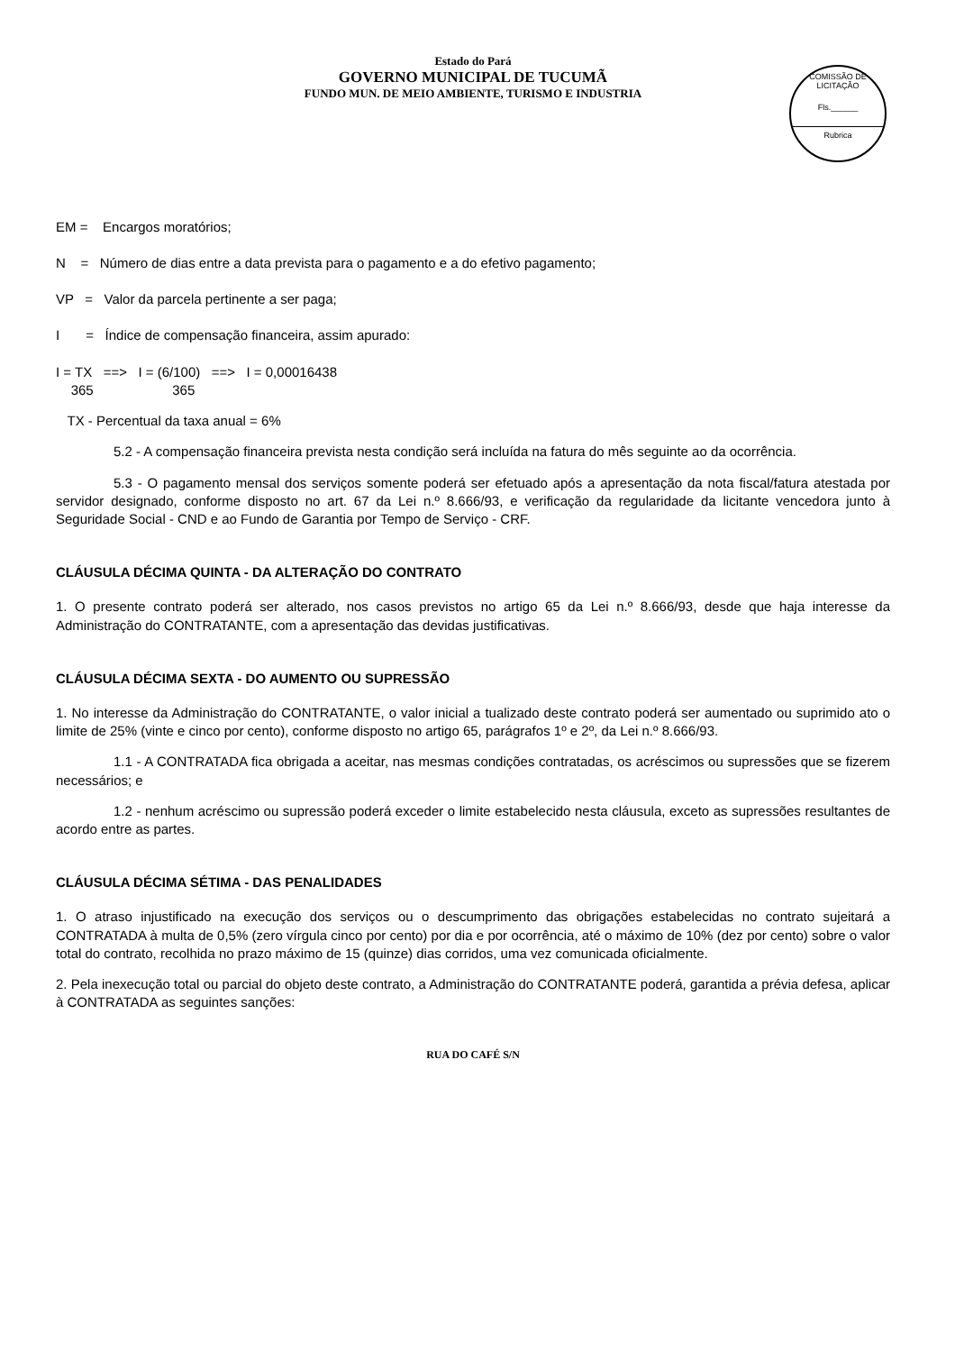Estado do Pará
GOVERNO MUNICIPAL DE TUCUMÃ
FUNDO MUN. DE MEIO AMBIENTE, TURISMO E INDUSTRIA
COMISSÃO DE LICITAÇÃO
Fls.______
Rubrica
EM = Encargos moratórios;
N = Número de dias entre a data prevista para o pagamento e a do efetivo pagamento;
VP = Valor da parcela pertinente a ser paga;
I = Índice de compensação financeira, assim apurado:
I = TX ==> I = (6/100) ==> I = 0,00016438
365 365
TX - Percentual da taxa anual = 6%
5.2 - A compensação financeira prevista nesta condição será incluída na fatura do mês seguinte ao da ocorrência.
5.3 - O pagamento mensal dos serviços somente poderá ser efetuado após a apresentação da nota fiscal/fatura atestada por servidor designado, conforme disposto no art. 67 da Lei n.º 8.666/93, e verificação da regularidade da licitante vencedora junto à Seguridade Social - CND e ao Fundo de Garantia por Tempo de Serviço - CRF.
CLÁUSULA DÉCIMA QUINTA - DA ALTERAÇÃO DO CONTRATO
1. O presente contrato poderá ser alterado, nos casos previstos no artigo 65 da Lei n.º 8.666/93, desde que haja interesse da Administração do CONTRATANTE, com a apresentação das devidas justificativas.
CLÁUSULA DÉCIMA SEXTA - DO AUMENTO OU SUPRESSÃO
1. No interesse da Administração do CONTRATANTE, o valor inicial a tualizado deste contrato poderá ser aumentado ou suprimido ato o limite de 25% (vinte e cinco por cento), conforme disposto no artigo 65, parágrafos 1º e 2º, da Lei n.º 8.666/93.
1.1 - A CONTRATADA fica obrigada a aceitar, nas mesmas condições contratadas, os acréscimos ou supressões que se fizerem necessários; e
1.2 - nenhum acréscimo ou supressão poderá exceder o limite estabelecido nesta cláusula, exceto as supressões resultantes de acordo entre as partes.
CLÁUSULA DÉCIMA SÉTIMA - DAS PENALIDADES
1. O atraso injustificado na execução dos serviços ou o descumprimento das obrigações estabelecidas no contrato sujeitará a CONTRATADA à multa de 0,5% (zero vírgula cinco por cento) por dia e por ocorrência, até o máximo de 10% (dez por cento) sobre o valor total do contrato, recolhida no prazo máximo de 15 (quinze) dias corridos, uma vez comunicada oficialmente.
2. Pela inexecução total ou parcial do objeto deste contrato, a Administração do CONTRATANTE poderá, garantida a prévia defesa, aplicar à CONTRATADA as seguintes sanções:
RUA DO CAFÉ S/N